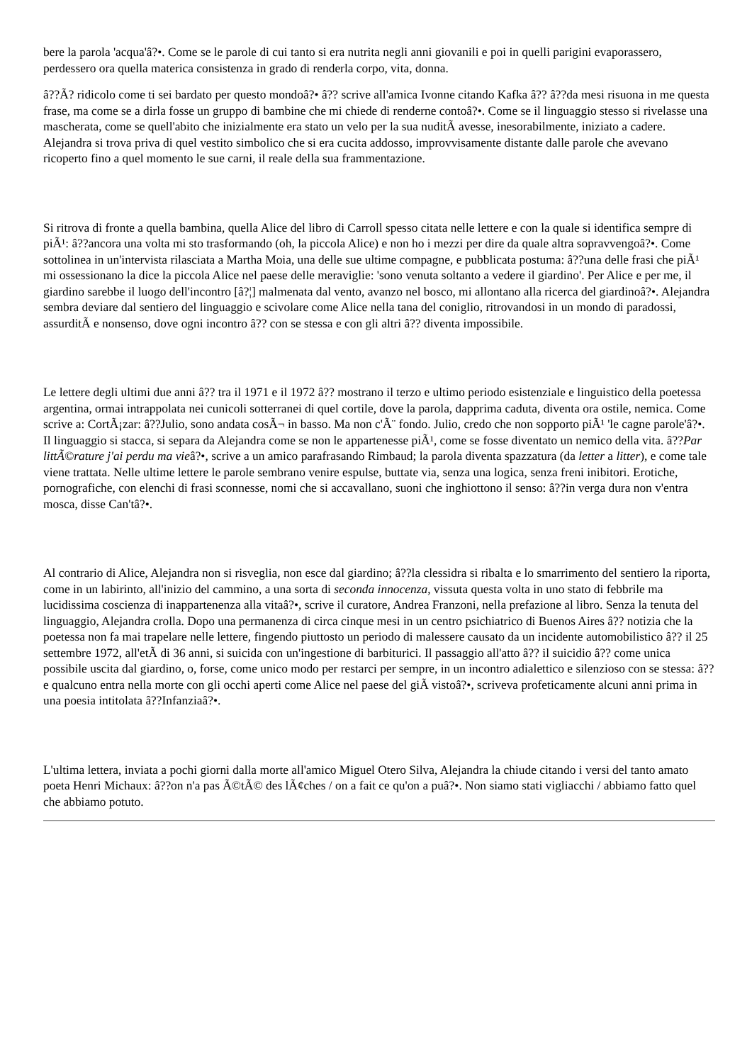bere la parola 'acqua'â?•. Come se le parole di cui tanto si era nutrita negli anni giovanili e poi in quelli parigini evaporassero, perdessero ora quella materica consistenza in grado di renderla corpo, vita, donna.
â??Ã? ridicolo come ti sei bardato per questo mondoâ?• â?? scrive all'amica Ivonne citando Kafka â?? â??da mesi risuona in me questa frase, ma come se a dirla fosse un gruppo di bambine che mi chiede di renderne contoâ?•. Come se il linguaggio stesso si rivelasse una mascherata, come se quell'abito che inizialmente era stato un velo per la sua nuditÃ avesse, inesorabilmente, iniziato a cadere. Alejandra si trova priva di quel vestito simbolico che si era cucita addosso, improvvisamente distante dalle parole che avevano ricoperto fino a quel momento le sue carni, il reale della sua frammentazione.
Si ritrova di fronte a quella bambina, quella Alice del libro di Carroll spesso citata nelle lettere e con la quale si identifica sempre di piÃ¹: â??ancora una volta mi sto trasformando (oh, la piccola Alice) e non ho i mezzi per dire da quale altra sopravvengoâ?•. Come sottolinea in un'intervista rilasciata a Martha Moia, una delle sue ultime compagne, e pubblicata postuma: â??una delle frasi che piÃ¹ mi ossessionano la dice la piccola Alice nel paese delle meraviglie: 'sono venuta soltanto a vedere il giardino'. Per Alice e per me, il giardino sarebbe il luogo dell'incontro [â?¦] malmenata dal vento, avanzo nel bosco, mi allontano alla ricerca del giardinoâ?•. Alejandra sembra deviare dal sentiero del linguaggio e scivolare come Alice nella tana del coniglio, ritrovandosi in un mondo di paradossi, assurditÃ e nonsenso, dove ogni incontro â?? con se stessa e con gli altri â?? diventa impossibile.
Le lettere degli ultimi due anni â?? tra il 1971 e il 1972 â?? mostrano il terzo e ultimo periodo esistenziale e linguistico della poetessa argentina, ormai intrappolata nei cunicoli sotterranei di quel cortile, dove la parola, dapprima caduta, diventa ora ostile, nemica. Come scrive a: CortÃ¡zar: â??Julio, sono andata cosÃ¬ in basso. Ma non c'Ã¨ fondo. Julio, credo che non sopporto piÃ¹ 'le cagne parole'â?•. Il linguaggio si stacca, si separa da Alejandra come se non le appartenesse piÃ¹, come se fosse diventato un nemico della vita. â??Par littÃ©rature j'ai perdu ma vieâ?•, scrive a un amico parafrasando Rimbaud; la parola diventa spazzatura (da letter a litter), e come tale viene trattata. Nelle ultime lettere le parole sembrano venire espulse, buttate via, senza una logica, senza freni inibitori. Erotiche, pornografiche, con elenchi di frasi sconnesse, nomi che si accavallano, suoni che inghiottono il senso: â??in verga dura non v'entra mosca, disse Can'tâ?•.
Al contrario di Alice, Alejandra non si risveglia, non esce dal giardino; â??la clessidra si ribalta e lo smarrimento del sentiero la riporta, come in un labirinto, all'inizio del cammino, a una sorta di seconda innocenza, vissuta questa volta in uno stato di febbrile ma lucidissima coscienza di inappartenenza alla vitaâ?•, scrive il curatore, Andrea Franzoni, nella prefazione al libro. Senza la tenuta del linguaggio, Alejandra crolla. Dopo una permanenza di circa cinque mesi in un centro psichiatrico di Buenos Aires â?? notizia che la poetessa non fa mai trapelare nelle lettere, fingendo piuttosto un periodo di malessere causato da un incidente automobilistico â?? il 25 settembre 1972, all'etÃ di 36 anni, si suicida con un'ingestione di barbiturici. Il passaggio all'atto â?? il suicidio â?? come unica possibile uscita dal giardino, o, forse, come unico modo per restarci per sempre, in un incontro adialettico e silenzioso con se stessa: â??e qualcuno entra nella morte con gli occhi aperti come Alice nel paese del giÃ vistoâ?•, scriveva profeticamente alcuni anni prima in una poesia intitolata â??Infanziaâ?•.
L'ultima lettera, inviata a pochi giorni dalla morte all'amico Miguel Otero Silva, Alejandra la chiude citando i versi del tanto amato poeta Henri Michaux: â??on n'a pas Ã©tÃ© des lÃ¢ches / on a fait ce qu'on a puâ?•. Non siamo stati vigliacchi / abbiamo fatto quel che abbiamo potuto.